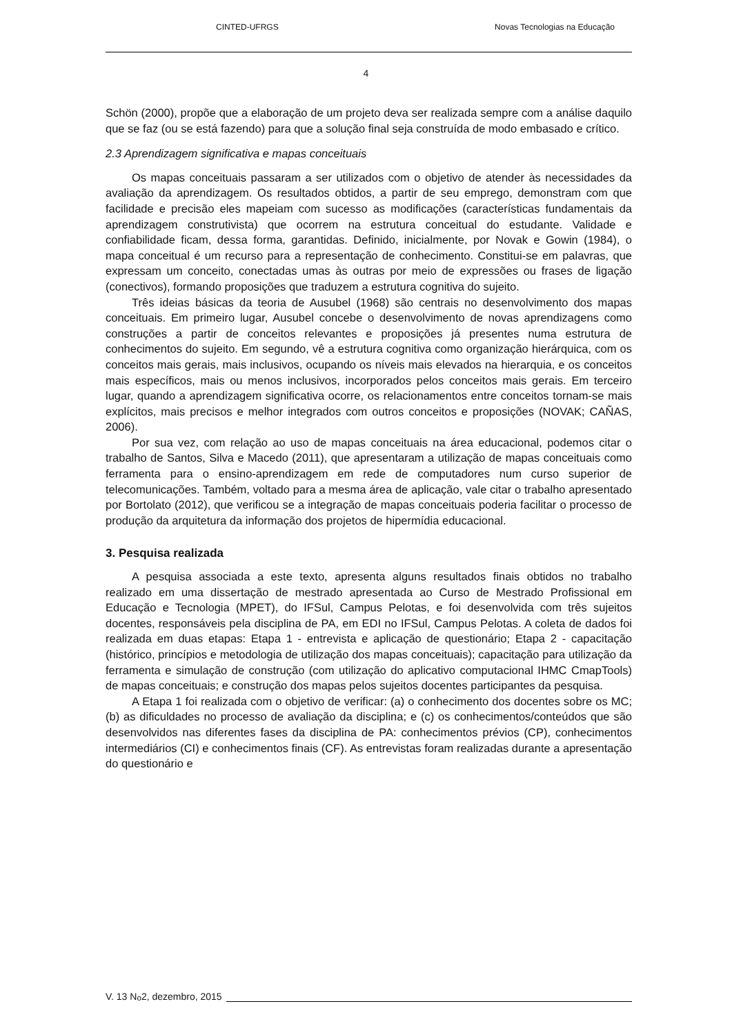CINTED-UFRGS Novas Tecnologias na Educação
4
Schön (2000), propõe que a elaboração de um projeto deva ser realizada sempre com a análise daquilo que se faz (ou se está fazendo) para que a solução final seja construída de modo embasado e crítico.
2.3 Aprendizagem significativa e mapas conceituais
Os mapas conceituais passaram a ser utilizados com o objetivo de atender às necessidades da avaliação da aprendizagem. Os resultados obtidos, a partir de seu emprego, demonstram com que facilidade e precisão eles mapeiam com sucesso as modificações (características fundamentais da aprendizagem construtivista) que ocorrem na estrutura conceitual do estudante. Validade e confiabilidade ficam, dessa forma, garantidas. Definido, inicialmente, por Novak e Gowin (1984), o mapa conceitual é um recurso para a representação de conhecimento. Constitui-se em palavras, que expressam um conceito, conectadas umas às outras por meio de expressões ou frases de ligação (conectivos), formando proposições que traduzem a estrutura cognitiva do sujeito.
Três ideias básicas da teoria de Ausubel (1968) são centrais no desenvolvimento dos mapas conceituais. Em primeiro lugar, Ausubel concebe o desenvolvimento de novas aprendizagens como construções a partir de conceitos relevantes e proposições já presentes numa estrutura de conhecimentos do sujeito. Em segundo, vê a estrutura cognitiva como organização hierárquica, com os conceitos mais gerais, mais inclusivos, ocupando os níveis mais elevados na hierarquia, e os conceitos mais específicos, mais ou menos inclusivos, incorporados pelos conceitos mais gerais. Em terceiro lugar, quando a aprendizagem significativa ocorre, os relacionamentos entre conceitos tornam-se mais explícitos, mais precisos e melhor integrados com outros conceitos e proposições (NOVAK; CAÑAS, 2006).
Por sua vez, com relação ao uso de mapas conceituais na área educacional, podemos citar o trabalho de Santos, Silva e Macedo (2011), que apresentaram a utilização de mapas conceituais como ferramenta para o ensino-aprendizagem em rede de computadores num curso superior de telecomunicações. Também, voltado para a mesma área de aplicação, vale citar o trabalho apresentado por Bortolato (2012), que verificou se a integração de mapas conceituais poderia facilitar o processo de produção da arquitetura da informação dos projetos de hipermídia educacional.
3. Pesquisa realizada
A pesquisa associada a este texto, apresenta alguns resultados finais obtidos no trabalho realizado em uma dissertação de mestrado apresentada ao Curso de Mestrado Profissional em Educação e Tecnologia (MPET), do IFSul, Campus Pelotas, e foi desenvolvida com três sujeitos docentes, responsáveis pela disciplina de PA, em EDI no IFSul, Campus Pelotas. A coleta de dados foi realizada em duas etapas: Etapa 1 - entrevista e aplicação de questionário; Etapa 2 - capacitação (histórico, princípios e metodologia de utilização dos mapas conceituais); capacitação para utilização da ferramenta e simulação de construção (com utilização do aplicativo computacional IHMC CmapTools) de mapas conceituais; e construção dos mapas pelos sujeitos docentes participantes da pesquisa.
A Etapa 1 foi realizada com o objetivo de verificar: (a) o conhecimento dos docentes sobre os MC; (b) as dificuldades no processo de avaliação da disciplina; e (c) os conhecimentos/conteúdos que são desenvolvidos nas diferentes fases da disciplina de PA: conhecimentos prévios (CP), conhecimentos intermediários (CI) e conhecimentos finais (CF). As entrevistas foram realizadas durante a apresentação do questionário e
V. 13 N<sup>o</sup> 2, dezembro, 2015